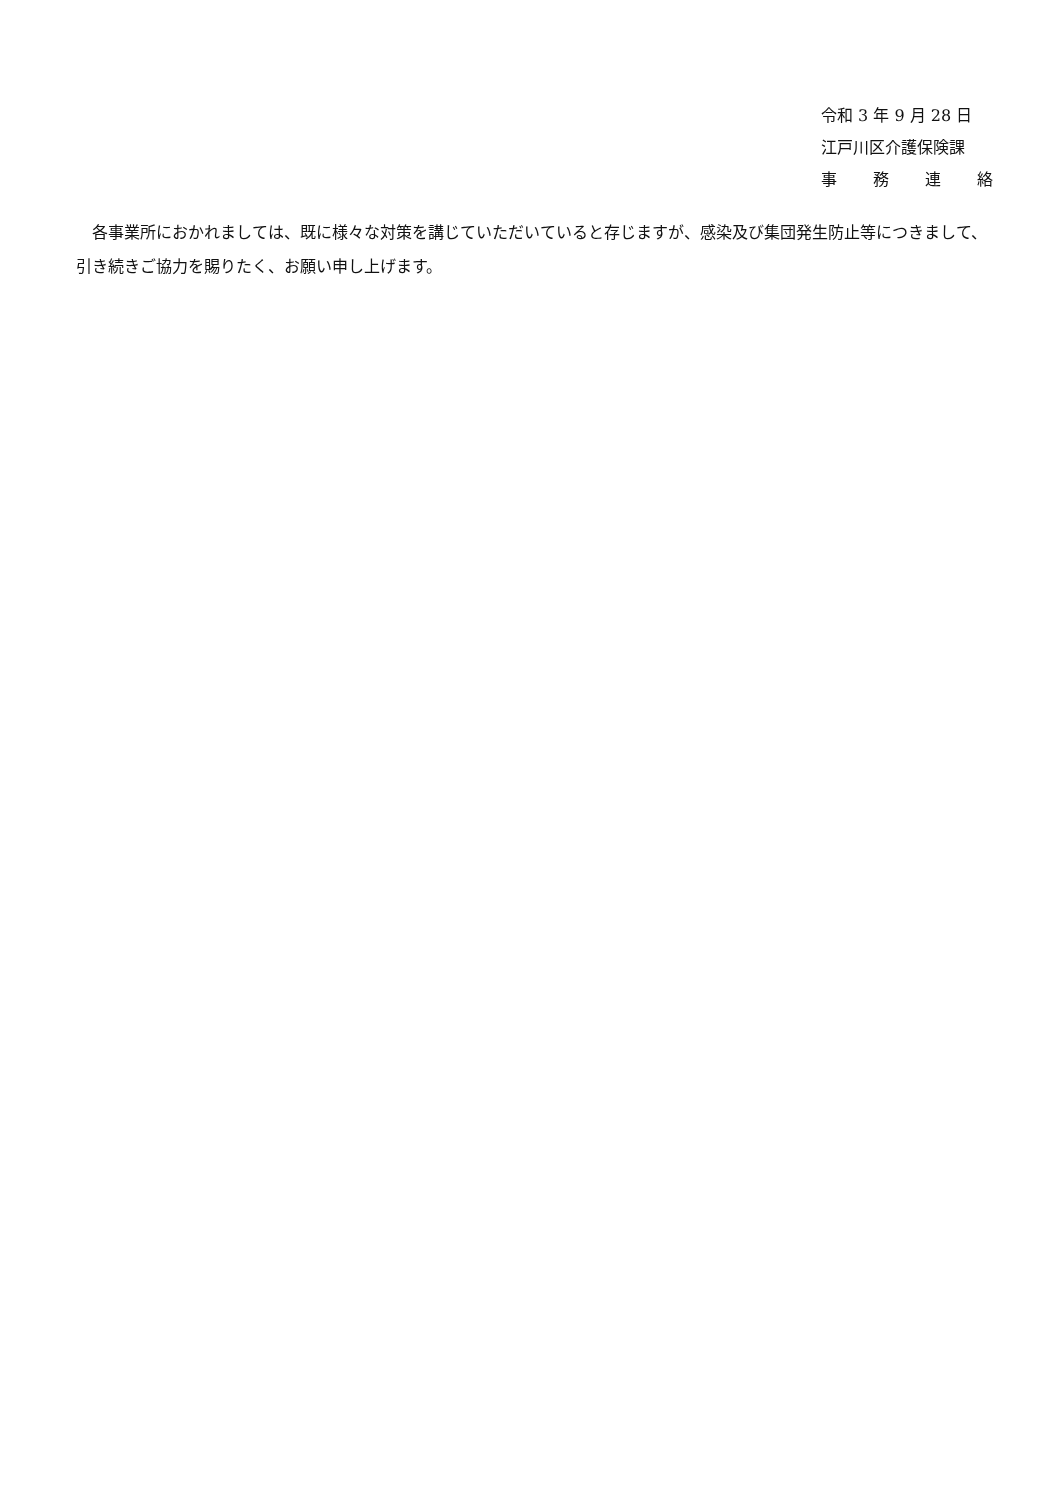令和 3 年 9 月 28 日
江戸川区介護保険課
事 務 連 絡
　各事業所におかれましては、既に様々な対策を講じていただいていると存じますが、感染及び集団発生防止等につきまして、引き続きご協力を賜りたく、お願い申し上げます。